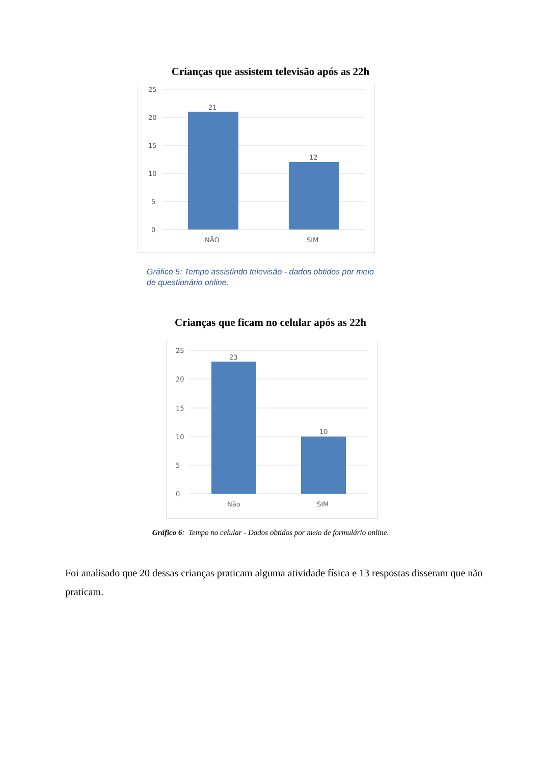Crianças que assistem televisão após as 22h
25
20
15
10
5
0
21
12
NÃO
SIM
Gráfico 5: Tempo assistindo televisão - dados obtidos por meio de questionário online.
Crianças que ficam no celular após as 22h
25
20
15
10
5
0
23
10
Não
SIM
Gráfico 6: Tempo no celular - Dados obtidos por meio de formulário online.
Foi analisado que 20 dessas crianças praticam alguma atividade física e 13 respostas disseram que não praticam.